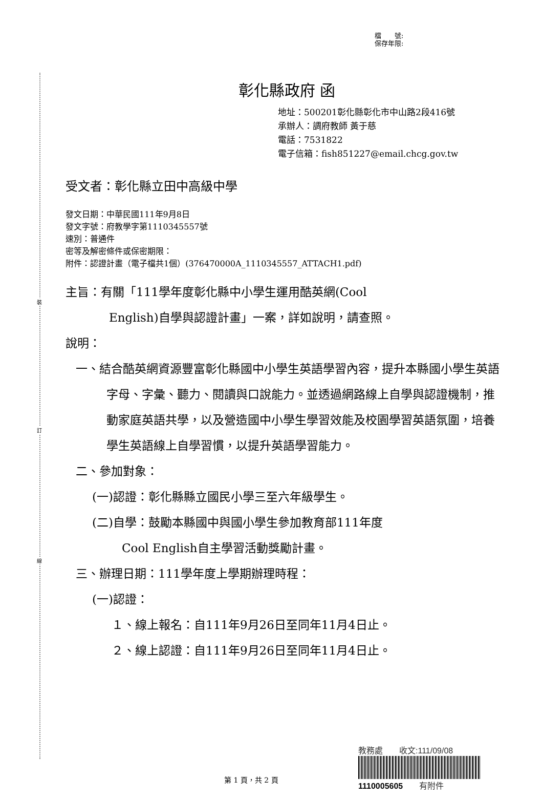裝
訂
線
檔　　號:
保存年限:
彰化縣政府 函
地址：500201彰化縣彰化市中山路2段416號
承辦人：調府教師 黃于慈
電話：7531822
電子信箱：fish851227@email.chcg.gov.tw
受文者：彰化縣立田中高級中學
發文日期：中華民國111年9月8日
發文字號：府教學字第1110345557號
速別：普通件
密等及解密條件或保密期限：
附件：認證計畫（電子檔共1個）(376470000A_1110345557_ATTACH1.pdf)
主旨：有關「111學年度彰化縣中小學生運用酷英網(Cool
English)自學與認證計畫」一案，詳如說明，請查照。
說明：
一、結合酷英網資源豐富彰化縣國中小學生英語學習內容，提升本縣國小學生英語字母、字彙、聽力、閱讀與口說能力。並透過網路線上自學與認證機制，推動家庭英語共學，以及營造國中小學生學習效能及校園學習英語氛圍，培養學生英語線上自學習慣，以提升英語學習能力。
二、參加對象：
(一)認證：彰化縣縣立國民小學三至六年級學生。
(二)自學：鼓勵本縣國中與國小學生參加教育部111年度
Cool English自主學習活動獎勵計畫。
三、辦理日期：111學年度上學期辦理時程：
(一)認證：
１、線上報名：自111年9月26日至同年11月4日止。
２、線上認證：自111年9月26日至同年11月4日止。
教務處　　收文:111/09/08
1110005605　　有附件
第 1 頁，共 2 頁